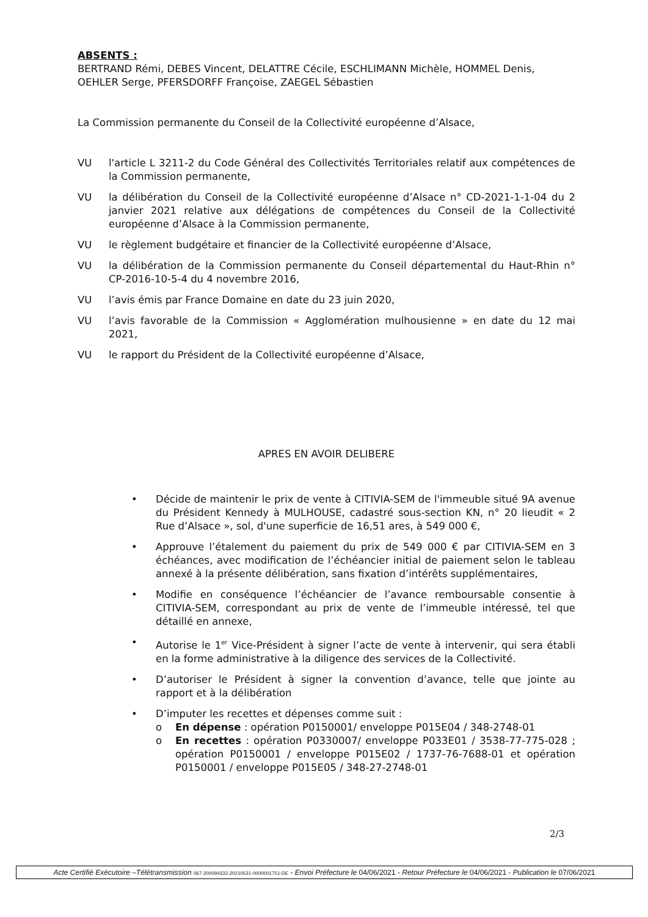ABSENTS :
BERTRAND Rémi, DEBES Vincent, DELATTRE Cécile, ESCHLIMANN Michèle, HOMMEL Denis, OEHLER Serge, PFERSDORFF Françoise, ZAEGEL Sébastien
La Commission permanente du Conseil de la Collectivité européenne d’Alsace,
VU l'article L 3211-2 du Code Général des Collectivités Territoriales relatif aux compétences de la Commission permanente,
VU la délibération du Conseil de la Collectivité européenne d’Alsace n° CD-2021-1-1-04 du 2 janvier 2021 relative aux délégations de compétences du Conseil de la Collectivité européenne d’Alsace à la Commission permanente,
VU le règlement budgétaire et financier de la Collectivité européenne d’Alsace,
VU la délibération de la Commission permanente du Conseil départemental du Haut-Rhin n° CP-2016-10-5-4 du 4 novembre 2016,
VU l’avis émis par France Domaine en date du 23 juin 2020,
VU l’avis favorable de la Commission « Agglomération mulhousienne » en date du 12 mai 2021,
VU le rapport du Président de la Collectivité européenne d’Alsace,
APRES EN AVOIR DELIBERE
• Décide de maintenir le prix de vente à CITIVIA-SEM de l'immeuble situé 9A avenue du Président Kennedy à MULHOUSE, cadastré sous-section KN, n° 20 lieudit « 2 Rue d’Alsace », sol, d'une superficie de 16,51 ares, à 549 000 €,
• Approuve l’étalement du paiement du prix de 549 000 € par CITIVIA-SEM en 3 échéances, avec modification de l’échéancier initial de paiement selon le tableau annexé à la présente délibération, sans fixation d’intérêts supplémentaires,
• Modifie en conséquence l’échéancier de l’avance remboursable consentie à CITIVIA-SEM, correspondant au prix de vente de l’immeuble intéressé, tel que détaillé en annexe,
• Autorise le 1<sup>er</sup> Vice-Président à signer l’acte de vente à intervenir, qui sera établi en la forme administrative à la diligence des services de la Collectivité.
• D’autoriser le Président à signer la convention d’avance, telle que jointe au rapport et à la délibération
• D’imputer les recettes et dépenses comme suit :
o En dépense : opération P0150001/ enveloppe P015E04 / 348-2748-01
o En recettes : opération P0330007/ enveloppe P033E01 / 3538-77-775-028 ; opération P0150001 / enveloppe P015E02 / 1737-76-7688-01 et opération P0150001 / enveloppe P015E05 / 348-27-2748-01
2/3
Acte Certifié Exécutoire –Télétransmission 067-200094332-20210531-0000001751-DE - Envoi Préfecture le 04/06/2021 - Retour Préfecture le 04/06/2021 - Publication le 07/06/2021